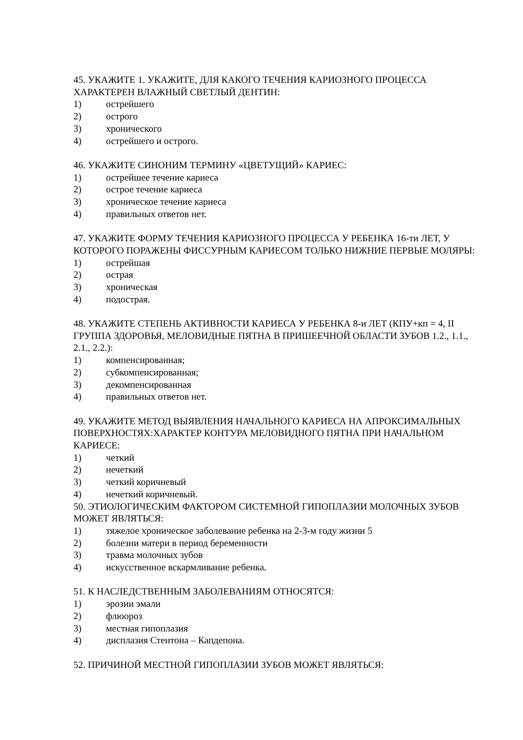45. УКАЖИТЕ 1. УКАЖИТЕ, ДЛЯ КАКОГО ТЕЧЕНИЯ КАРИОЗНОГО ПРОЦЕССА ХАРАКТЕРЕН ВЛАЖНЫЙ СВЕТЛЫЙ ДЕНТИН:
1) острейшего
2) острого
3) хронического
4) острейшего и острого.
46. УКАЖИТЕ СИНОНИМ ТЕРМИНУ «ЦВЕТУЩИЙ» КАРИЕС:
1) острейшее течение кариеса
2) острое течение кариеса
3) хроническое течение кариеса
4) правильных ответов нет.
47. УКАЖИТЕ ФОРМУ ТЕЧЕНИЯ КАРИОЗНОГО ПРОЦЕССА У РЕБЕНКА 16-ти ЛЕТ, У КОТОРОГО ПОРАЖЕНЫ ФИССУРНЫМ КАРИЕСОМ ТОЛЬКО НИЖНИЕ ПЕРВЫЕ МОЛЯРЫ:
1) острейшая
2) острая
3) хроническая
4) подострая.
48. УКАЖИТЕ СТЕПЕНЬ АКТИВНОСТИ КАРИЕСА У РЕБЕНКА 8-и ЛЕТ (КПУ+кп = 4, II ГРУППА ЗДОРОВЬЯ, МЕЛОВИДНЫЕ ПЯТНА В ПРИШЕЕЧНОЙ ОБЛАСТИ ЗУБОВ 1.2., 1.1., 2.1., 2.2.):
1) компенсированная;
2) субкомпенсированная;
3) декомпенсированная
4) правильных ответов нет.
49. УКАЖИТЕ МЕТОД ВЫЯВЛЕНИЯ НАЧАЛЬНОГО КАРИЕСА НА АПРОКСИМАЛЬНЫХ ПОВЕРХНОСТЯХ:ХАРАКТЕР КОНТУРА МЕЛОВИДНОГО ПЯТНА ПРИ НАЧАЛЬНОМ КАРИЕСЕ:
1) четкий
2) нечеткий
3) четкий коричневый
4) нечеткий коричневый.
50. ЭТИОЛОГИЧЕСКИМ ФАКТОРОМ СИСТЕМНОЙ ГИПОПЛАЗИИ МОЛОЧНЫХ ЗУБОВ МОЖЕТ ЯВЛЯТЬСЯ:
1) тяжелое хроническое заболевание ребенка на 2-3-м году жизни 5
2) болезни матери в период беременности
3) травма молочных зубов
4) искусственное вскармливание ребенка.
51. К НАСЛЕДСТВЕННЫМ ЗАБОЛЕВАНИЯМ ОТНОСЯТСЯ:
1) эрозии эмали
2) флюороз
3) местная гипоплазия
4) дисплазия Стентона – Капдепона.
52. ПРИЧИНОЙ МЕСТНОЙ ГИПОПЛАЗИИ ЗУБОВ МОЖЕТ ЯВЛЯТЬСЯ: